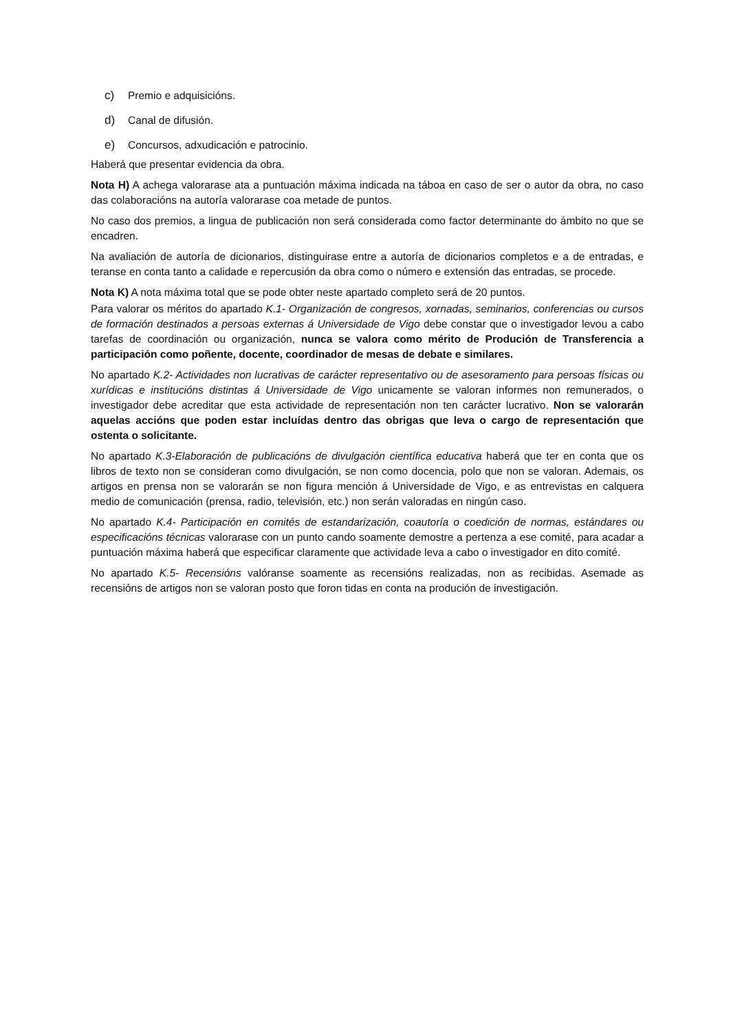c) Premio e adquisicións.
d) Canal de difusión.
e) Concursos, adxudicación e patrocinio.
Haberá que presentar evidencia da obra.
Nota H) A achega valorarase ata a puntuación máxima indicada na táboa en caso de ser o autor da obra, no caso das colaboracións na autoría valorarase coa metade de puntos.
No caso dos premios, a lingua de publicación non será considerada como factor determinante do ámbito no que se encadren.
Na avaliación de autoría de dicionarios, distinguirase entre a autoría de dicionarios completos e a de entradas, e teranse en conta tanto a calidade e repercusión da obra como o número e extensión das entradas, se procede.
Nota K) A nota máxima total que se pode obter neste apartado completo será de 20 puntos.
Para valorar os méritos do apartado K.1- Organización de congresos, xornadas, seminarios, conferencias ou cursos de formación destinados a persoas externas á Universidade de Vigo debe constar que o investigador levou a cabo tarefas de coordinación ou organización, nunca se valora como mérito de Produción de Transferencia a participación como poñente, docente, coordinador de mesas de debate e similares.
No apartado K.2- Actividades non lucrativas de carácter representativo ou de asesoramento para persoas físicas ou xurídicas e institucións distintas á Universidade de Vigo unicamente se valoran informes non remunerados, o investigador debe acreditar que esta actividade de representación non ten carácter lucrativo. Non se valorarán aquelas accións que poden estar incluídas dentro das obrigas que leva o cargo de representación que ostenta o solicitante.
No apartado K.3-Elaboración de publicacións de divulgación científica educativa haberá que ter en conta que os libros de texto non se consideran como divulgación, se non como docencia, polo que non se valoran. Ademais, os artigos en prensa non se valorarán se non figura mención á Universidade de Vigo, e as entrevistas en calquera medio de comunicación (prensa, radio, televisión, etc.) non serán valoradas en ningún caso.
No apartado K.4- Participación en comités de estandarización, coautoría o coedición de normas, estándares ou especificacións técnicas valorarase con un punto cando soamente demostre a pertenza a ese comité, para acadar a puntuación máxima haberá que especificar claramente que actividade leva a cabo o investigador en dito comité.
No apartado K.5- Recensións valóranse soamente as recensións realizadas, non as recibidas. Asemade as recensións de artigos non se valoran posto que foron tidas en conta na produción de investigación.